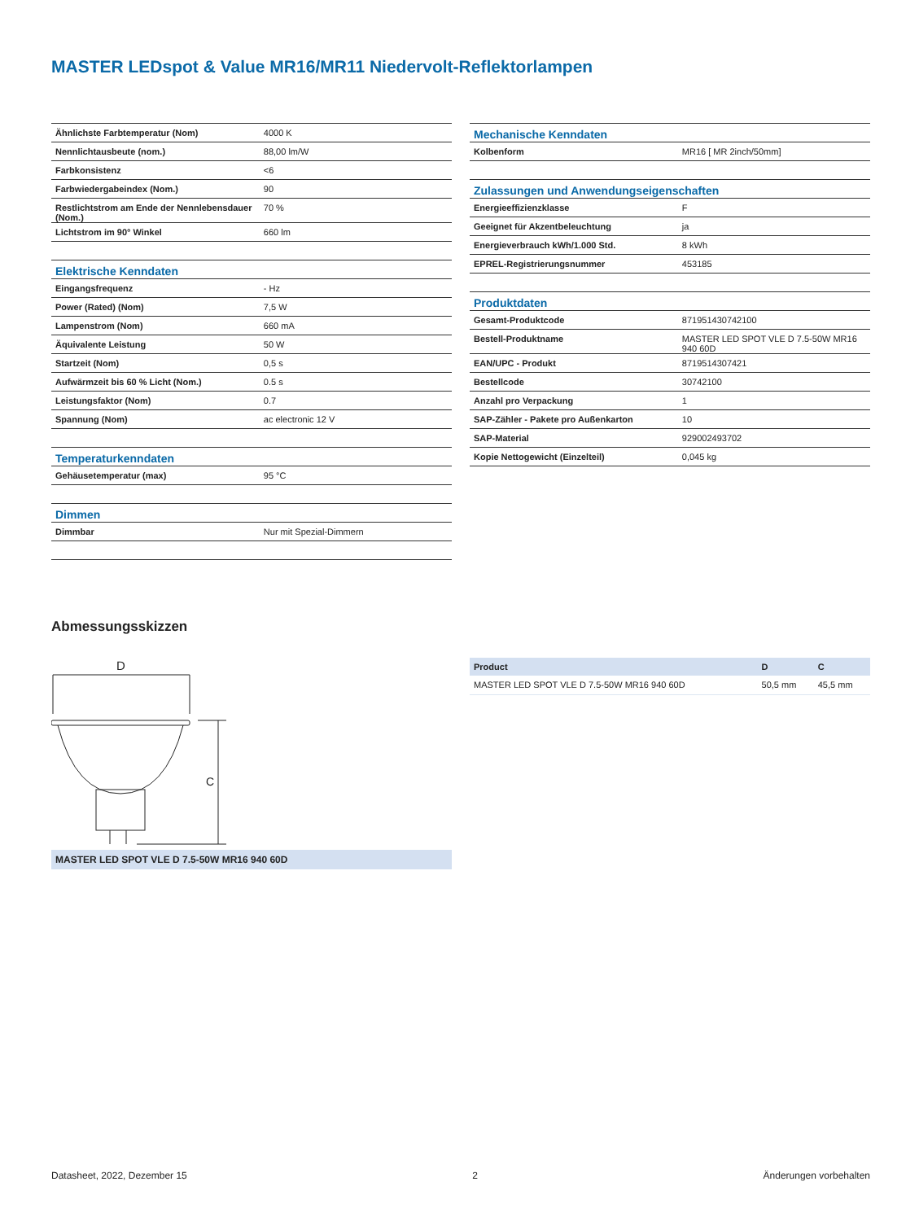MASTER LEDspot & Value MR16/MR11 Niedervolt-Reflektorlampen
| Ähnlichste Farbtemperatur (Nom) | 4000 K |
| Nennlichtausbeute (nom.) | 88,00 lm/W |
| Farbkonsistenz | <6 |
| Farbwiedergabeindex (Nom.) | 90 |
| Restlichtstrom am Ende der Nennlebensdauer (Nom.) | 70 % |
| Lichtstrom im 90° Winkel | 660 lm |
| Elektrische Kenndaten | |
| Eingangsfrequenz | - Hz |
| Power (Rated) (Nom) | 7,5 W |
| Lampenstrom (Nom) | 660 mA |
| Äquivalente Leistung | 50 W |
| Startzeit (Nom) | 0,5 s |
| Aufwärmzeit bis 60 % Licht (Nom.) | 0.5 s |
| Leistungsfaktor (Nom) | 0.7 |
| Spannung (Nom) | ac electronic 12 V |
| Temperaturkenndaten | |
| Gehäusetemperatur (max) | 95 °C |
| Dimmen | |
| Dimmbar | Nur mit Spezial-Dimmern |
| Mechanische Kenndaten | |
| Kolbenform | MR16 [ MR 2inch/50mm] |
| Zulassungen und Anwendungseigenschaften | |
| Energieeffizienzklasse | F |
| Geeignet für Akzentbeleuchtung | ja |
| Energieverbrauch kWh/1.000 Std. | 8 kWh |
| EPREL-Registrierungsnummer | 453185 |
| Produktdaten | |
| Gesamt-Produktcode | 871951430742100 |
| Bestell-Produktname | MASTER LED SPOT VLE D 7.5-50W MR16 940 60D |
| EAN/UPC - Produkt | 8719514307421 |
| Bestellcode | 30742100 |
| Anzahl pro Verpackung | 1 |
| SAP-Zähler - Pakete pro Außenkarton | 10 |
| SAP-Material | 929002493702 |
| Kopie Nettogewicht (Einzelteil) | 0,045 kg |
Abmessungsskizzen
D
C
MASTER LED SPOT VLE D 7.5-50W MR16 940 60D
| Product | D | C |
| --- | --- | --- |
| MASTER LED SPOT VLE D 7.5-50W MR16 940 60D | 50,5 mm | 45,5 mm |
Datasheet, 2022, Dezember 15 2 Änderungen vorbehalten